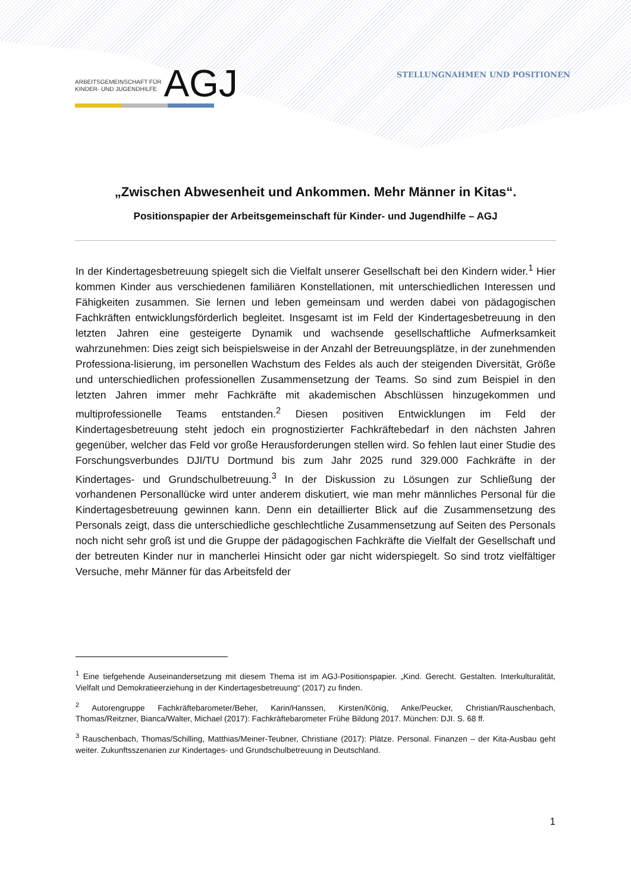ARBEITSGEMEINSCHAFT FÜR
KINDER- UND JUGENDHILFE
AGJ
STELLUNGNAHMEN UND POSITIONEN
„Zwischen Abwesenheit und Ankommen. Mehr Männer in Kitas“.
Positionspapier der Arbeitsgemeinschaft für Kinder- und Jugendhilfe – AGJ
In der Kindertagesbetreuung spiegelt sich die Vielfalt unserer Gesellschaft bei den Kindern wider.<sup>1</sup> Hier kommen Kinder aus verschiedenen familiären Konstellationen, mit unterschiedlichen Interessen und Fähigkeiten zusammen. Sie lernen und leben gemeinsam und werden dabei von pädagogischen Fachkräften entwicklungsförderlich begleitet. Insgesamt ist im Feld der Kindertagesbetreuung in den letzten Jahren eine gesteigerte Dynamik und wachsende gesellschaftliche Aufmerksamkeit wahrzunehmen: Dies zeigt sich beispielsweise in der Anzahl der Betreuungsplätze, in der zunehmenden Professiona-lisierung, im personellen Wachstum des Feldes als auch der steigenden Diversität, Größe und unterschiedlichen professionellen Zusammensetzung der Teams. So sind zum Beispiel in den letzten Jahren immer mehr Fachkräfte mit akademischen Abschlüssen hinzugekommen und multiprofessionelle Teams entstanden.<sup>2</sup> Diesen positiven Entwicklungen im Feld der Kindertagesbetreuung steht jedoch ein prognostizierter Fachkräftebedarf in den nächsten Jahren gegenüber, welcher das Feld vor große Herausforderungen stellen wird. So fehlen laut einer Studie des Forschungsverbundes DJI/TU Dortmund bis zum Jahr 2025 rund 329.000 Fachkräfte in der Kindertages- und Grundschulbetreuung.<sup>3</sup> In der Diskussion zu Lösungen zur Schließung der vorhandenen Personallücke wird unter anderem diskutiert, wie man mehr männliches Personal für die Kindertagesbetreuung gewinnen kann. Denn ein detaillierter Blick auf die Zusammensetzung des Personals zeigt, dass die unterschiedliche geschlechtliche Zusammensetzung auf Seiten des Personals noch nicht sehr groß ist und die Gruppe der pädagogischen Fachkräfte die Vielfalt der Gesellschaft und der betreuten Kinder nur in mancherlei Hinsicht oder gar nicht widerspiegelt. So sind trotz vielfältiger Versuche, mehr Männer für das Arbeitsfeld der
<sup>1</sup> Eine tiefgehende Auseinandersetzung mit diesem Thema ist im AGJ-Positionspapier. „Kind. Gerecht. Gestalten. Interkulturalität, Vielfalt und Demokratieerziehung in der Kindertagesbetreuung“ (2017) zu finden.
<sup>2</sup> Autorengruppe Fachkräftebarometer/Beher, Karin/Hanssen, Kirsten/König, Anke/Peucker, Christian/Rauschenbach, Thomas/Reitzner, Bianca/Walter, Michael (2017): Fachkräftebarometer Frühe Bildung 2017. München: DJI. S. 68 ff.
<sup>3</sup> Rauschenbach, Thomas/Schilling, Matthias/Meiner-Teubner, Christiane (2017): Plätze. Personal. Finanzen – der Kita-Ausbau geht weiter. Zukunftsszenarien zur Kindertages- und Grundschulbetreuung in Deutschland.
1